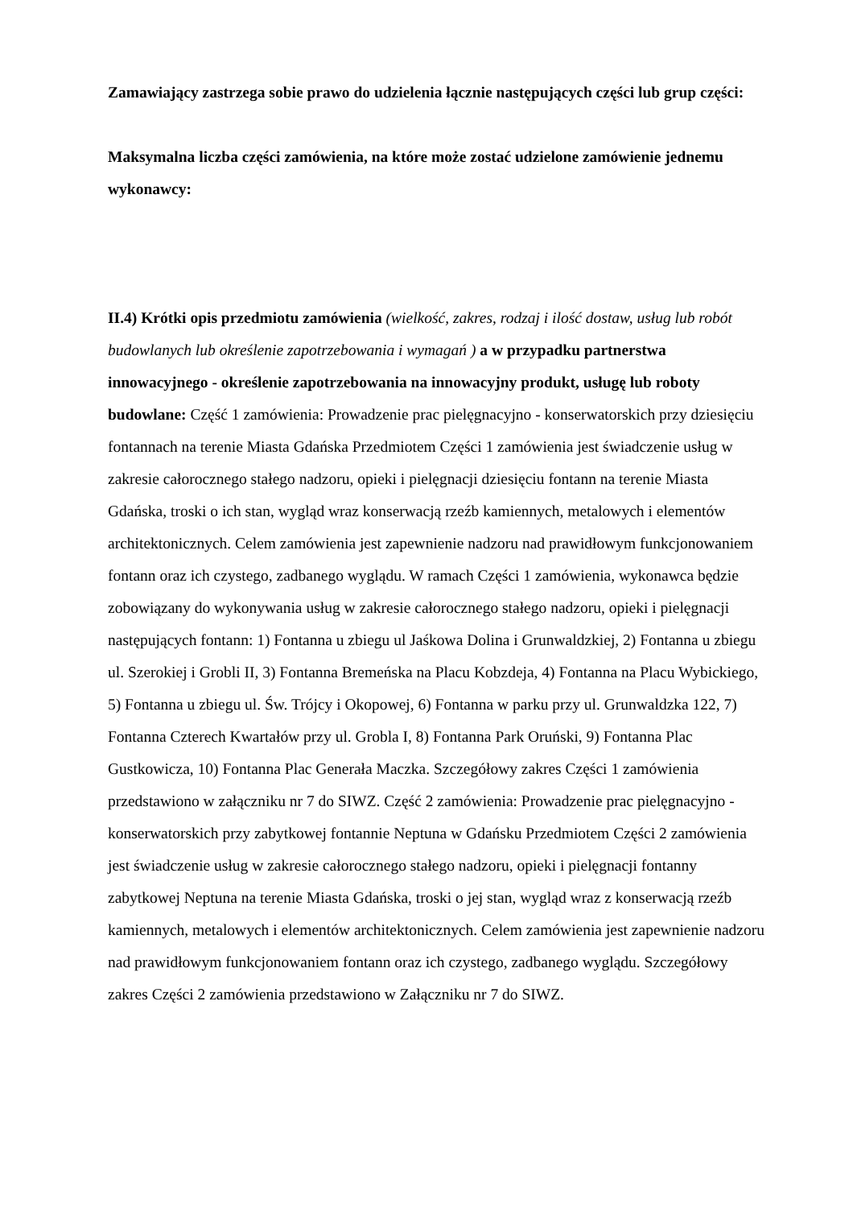Zamawiający zastrzega sobie prawo do udzielenia łącznie następujących części lub grup części:
Maksymalna liczba części zamówienia, na które może zostać udzielone zamówienie jednemu wykonawcy:
II.4) Krótki opis przedmiotu zamówienia (wielkość, zakres, rodzaj i ilość dostaw, usług lub robót budowlanych lub określenie zapotrzebowania i wymagań ) a w przypadku partnerstwa innowacyjnego - określenie zapotrzebowania na innowacyjny produkt, usługę lub roboty budowlane: Część 1 zamówienia: Prowadzenie prac pielęgnacyjno - konserwatorskich przy dziesięciu fontannach na terenie Miasta Gdańska Przedmiotem Części 1 zamówienia jest świadczenie usług w zakresie całorocznego stałego nadzoru, opieki i pielęgnacji dziesięciu fontann na terenie Miasta Gdańska, troski o ich stan, wygląd wraz konserwacją rzeźb kamiennych, metalowych i elementów architektonicznych. Celem zamówienia jest zapewnienie nadzoru nad prawidłowym funkcjonowaniem fontann oraz ich czystego, zadbanego wyglądu. W ramach Części 1 zamówienia, wykonawca będzie zobowiązany do wykonywania usług w zakresie całorocznego stałego nadzoru, opieki i pielęgnacji następujących fontann: 1) Fontanna u zbiegu ul Jaśkowa Dolina i Grunwaldzkiej, 2) Fontanna u zbiegu ul. Szerokiej i Grobli II, 3) Fontanna Bremeńska na Placu Kobzdeja, 4) Fontanna na Placu Wybickiego, 5) Fontanna u zbiegu ul. Św. Trójcy i Okopowej, 6) Fontanna w parku przy ul. Grunwaldzka 122, 7) Fontanna Czterech Kwartałów przy ul. Grobla I, 8) Fontanna Park Oruński, 9) Fontanna Plac Gustkowicza, 10) Fontanna Plac Generała Maczka. Szczegółowy zakres Części 1 zamówienia przedstawiono w załączniku nr 7 do SIWZ. Część 2 zamówienia: Prowadzenie prac pielęgnacyjno - konserwatorskich przy zabytkowej fontannie Neptuna w Gdańsku Przedmiotem Części 2 zamówienia jest świadczenie usług w zakresie całorocznego stałego nadzoru, opieki i pielęgnacji fontanny zabytkowej Neptuna na terenie Miasta Gdańska, troski o jej stan, wygląd wraz z konserwacją rzeźb kamiennych, metalowych i elementów architektonicznych. Celem zamówienia jest zapewnienie nadzoru nad prawidłowym funkcjonowaniem fontann oraz ich czystego, zadbanego wyglądu. Szczegółowy zakres Części 2 zamówienia przedstawiono w Załączniku nr 7 do SIWZ.